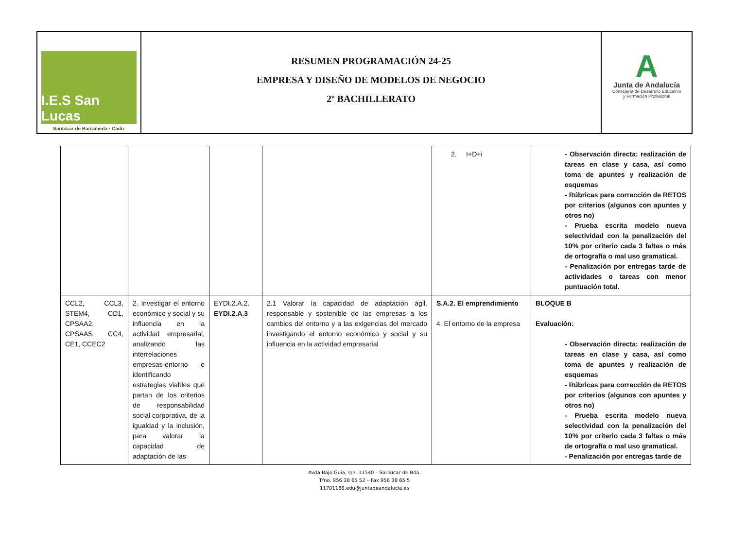I.E.S San Lucas
Sanlúcar de Barrameda · Cádiz
RESUMEN PROGRAMACIÓN 24-25
EMPRESA Y DISEÑO DE MODELOS DE NEGOCIO
2º BACHILLERATO
A
Junta de Andalucía
Consejería de Desarrollo Educativo
y Formación Profesional
| | | | | 2. I+D+i | - Observación directa: realización de tareas en clase y casa, así como toma de apuntes y realización de esquemas - Rúbricas para corrección de RETOS por criterios (algunos con apuntes y otros no) - Prueba escrita modelo nueva selectividad con la penalización del 10% por criterio cada 3 faltas o más de ortografía o mal uso gramatical. - Penalización por entregas tarde de actividades o tareas con menor puntuación total. |
| CCL2, CCL3, STEM4, CD1, CPSAA2, CPSAA5, CC4, CE1, CCEC2 | 2. Investigar el entorno económico y social y su influencia en la actividad empresarial, analizando las interrelaciones empresas-entorno e identificando estrategias viables que partan de los criterios de responsabilidad social corporativa, de la igualdad y la inclusión, para valorar la capacidad de adaptación de las | EYDI.2.A.2. EYDI.2.A.3 | 2.1 Valorar la capacidad de adaptación ágil, responsable y sostenible de las empresas a los cambios del entorno y a las exigencias del mercado investigando el entorno económico y social y su influencia en la actividad empresarial | S.A.2. El emprendimiento 4. El entorno de la empresa | BLOQUE B Evaluación: - Observación directa: realización de tareas en clase y casa, así como toma de apuntes y realización de esquemas - Rúbricas para corrección de RETOS por criterios (algunos con apuntes y otros no) - Prueba escrita modelo nueva selectividad con la penalización del 10% por criterio cada 3 faltas o más de ortografía o mal uso gramatical. - Penalización por entregas tarde de |
Avda Bajo Guía, s/n. 11540 – Sanlúcar de Bda.
Tfno. 956 38 65 52 – Fax 956 38 65 5
11701188.edu@juntadeandalucia.es